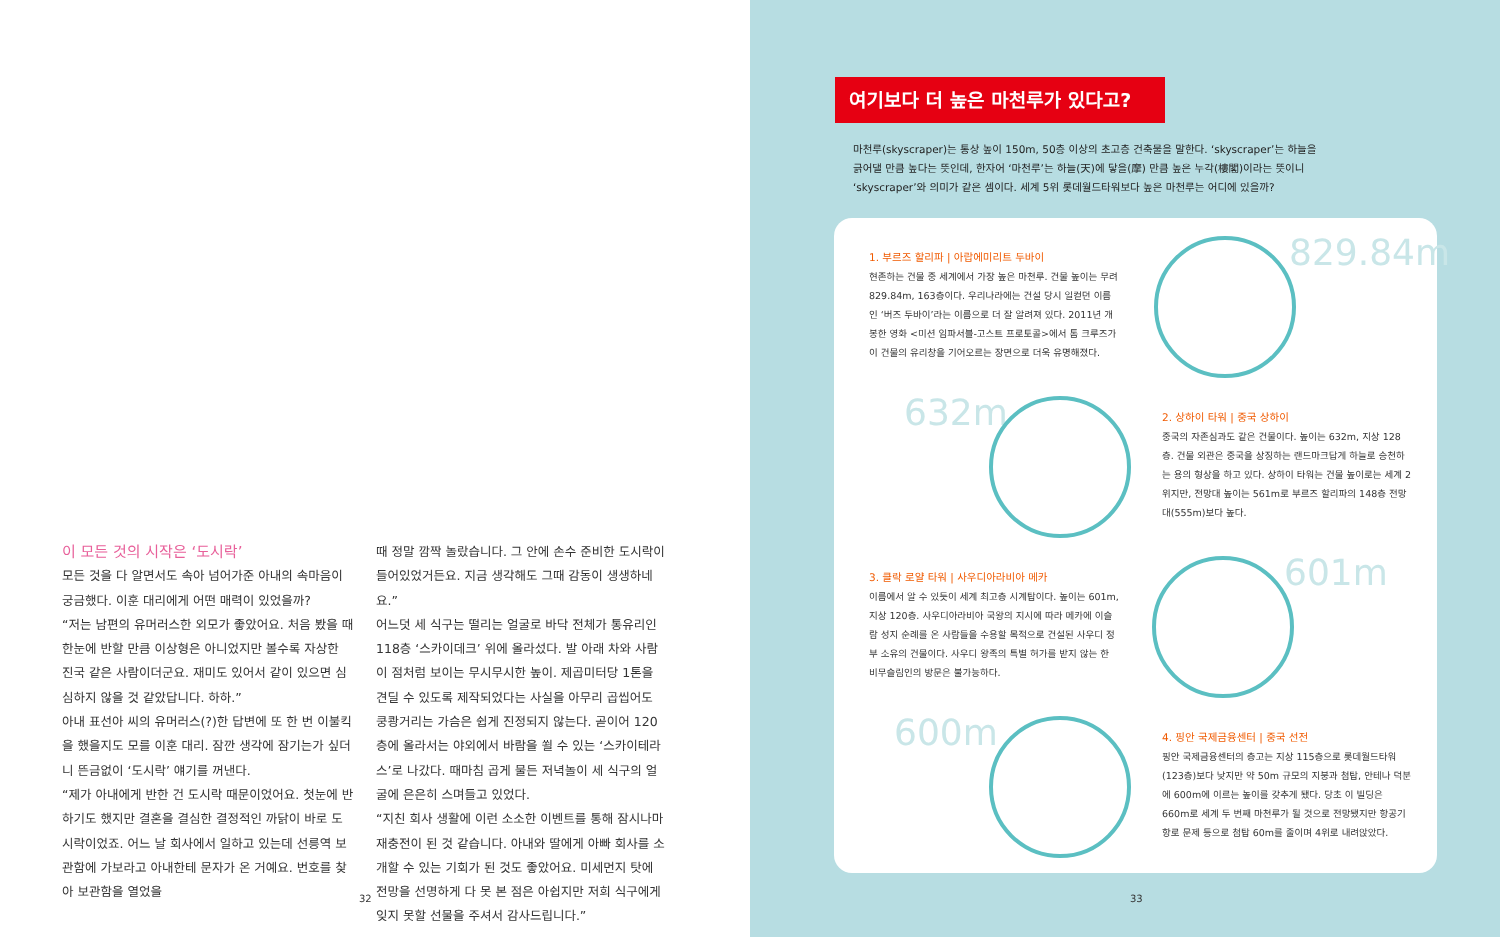이 모든 것의 시작은 ‘도시락’
모든 것을 다 알면서도 속아 넘어가준 아내의 속마음이 궁금했다. 이훈 대리에게 어떤 매력이 있었을까?
“저는 남편의 유머러스한 외모가 좋았어요. 처음 봤을 때 한눈에 반할 만큼 이상형은 아니었지만 볼수록 자상한 진국 같은 사람이더군요. 재미도 있어서 같이 있으면 심심하지 않을 것 같았답니다. 하하.”
아내 표선아 씨의 유머러스(?)한 답변에 또 한 번 이불킥을 했을지도 모를 이훈 대리. 잠깐 생각에 잠기는가 싶더니 뜬금없이 ‘도시락’ 얘기를 꺼낸다.
“제가 아내에게 반한 건 도시락 때문이었어요. 첫눈에 반하기도 했지만 결혼을 결심한 결정적인 까닭이 바로 도시락이었죠. 어느 날 회사에서 일하고 있는데 선릉역 보관함에 가보라고 아내한테 문자가 온 거예요. 번호를 찾아 보관함을 열었을
때 정말 깜짝 놀랐습니다. 그 안에 손수 준비한 도시락이 들어있었거든요. 지금 생각해도 그때 감동이 생생하네요.”
어느덧 세 식구는 떨리는 얼굴로 바닥 전체가 통유리인 118층 ‘스카이데크’ 위에 올라섰다. 발 아래 차와 사람이 점처럼 보이는 무시무시한 높이. 제곱미터당 1톤을 견딜 수 있도록 제작되었다는 사실을 아무리 곱씹어도 쿵쾅거리는 가슴은 쉽게 진정되지 않는다. 곧이어 120층에 올라서는 야외에서 바람을 쐴 수 있는 ‘스카이테라스’로 나갔다. 때마침 곱게 물든 저녁놀이 세 식구의 얼굴에 은은히 스며들고 있었다.
“지친 회사 생활에 이런 소소한 이벤트를 통해 잠시나마 재충전이 된 것 같습니다. 아내와 딸에게 아빠 회사를 소개할 수 있는 기회가 된 것도 좋았어요. 미세먼지 탓에 전망을 선명하게 다 못 본 점은 아쉽지만 저희 식구에게 잊지 못할 선물을 주셔서 감사드립니다.”
32
여기보다 더 높은 마천루가 있다고?
마천루(skyscraper)는 통상 높이 150m, 50층 이상의 초고층 건축물을 말한다. ‘skyscraper’는 하늘을 긁어댈 만큼 높다는 뜻인데, 한자어 ‘마천루’는 하늘(天)에 닿을(摩) 만큼 높은 누각(樓閣)이라는 뜻이니 ‘skyscraper’와 의미가 같은 셈이다. 세계 5위 롯데월드타워보다 높은 마천루는 어디에 있을까?
1. 부르즈 할리파 | 아랍에미리트 두바이
현존하는 건물 중 세계에서 가장 높은 마천루. 건물 높이는 무려 829.84m, 163층이다. 우리나라에는 건설 당시 일컫던 이름인 ‘버즈 두바이’라는 이름으로 더 잘 알려져 있다. 2011년 개봉한 영화 <미션 임파서블-고스트 프로토콜>에서 톰 크루즈가 이 건물의 유리창을 기어오르는 장면으로 더욱 유명해졌다.
829.84m
632m
2. 상하이 타워 | 중국 상하이
중국의 자존심과도 같은 건물이다. 높이는 632m, 지상 128층. 건물 외관은 중국을 상징하는 랜드마크답게 하늘로 승천하는 용의 형상을 하고 있다. 상하이 타워는 건물 높이로는 세계 2위지만, 전망대 높이는 561m로 부르즈 할리파의 148층 전망대(555m)보다 높다.
3. 클락 로얄 타워 | 사우디아라비아 메카
이름에서 알 수 있듯이 세계 최고층 시계탑이다. 높이는 601m, 지상 120층. 사우디아라비아 국왕의 지시에 따라 메카에 이슬람 성지 순례를 온 사람들을 수용할 목적으로 건설된 사우디 정부 소유의 건물이다. 사우디 왕족의 특별 허가를 받지 않는 한 비무슬림인의 방문은 불가능하다.
601m
600m
4. 핑안 국제금융센터 | 중국 선전
핑안 국제금융센터의 층고는 지상 115층으로 롯데월드타워(123층)보다 낮지만 약 50m 규모의 지붕과 첨탑, 안테나 덕분에 600m에 이르는 높이를 갖추게 됐다. 당초 이 빌딩은 660m로 세계 두 번째 마천루가 될 것으로 전망됐지만 항공기 항로 문제 등으로 첨탑 60m를 줄이며 4위로 내려앉았다.
33